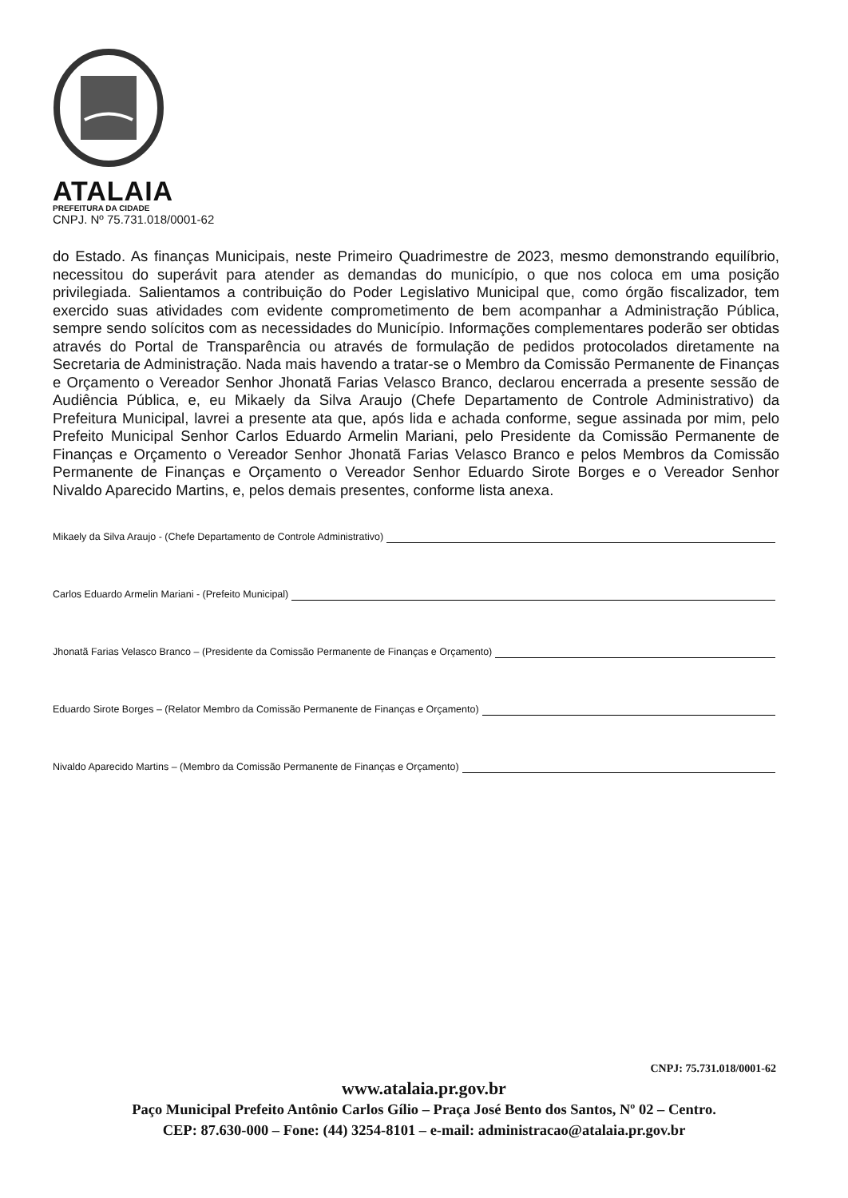ATALAIA
PREFEITURA DA CIDADE
CNPJ. Nº 75.731.018/0001-62
do Estado. As finanças Municipais, neste Primeiro Quadrimestre de 2023, mesmo demonstrando equilíbrio, necessitou do superávit para atender as demandas do município, o que nos coloca em uma posição privilegiada. Salientamos a contribuição do Poder Legislativo Municipal que, como órgão fiscalizador, tem exercido suas atividades com evidente comprometimento de bem acompanhar a Administração Pública, sempre sendo solícitos com as necessidades do Município. Informações complementares poderão ser obtidas através do Portal de Transparência ou através de formulação de pedidos protocolados diretamente na Secretaria de Administração. Nada mais havendo a tratar-se o Membro da Comissão Permanente de Finanças e Orçamento o Vereador Senhor Jhonatã Farias Velasco Branco, declarou encerrada a presente sessão de Audiência Pública, e, eu Mikaely da Silva Araujo (Chefe Departamento de Controle Administrativo) da Prefeitura Municipal, lavrei a presente ata que, após lida e achada conforme, segue assinada por mim, pelo Prefeito Municipal Senhor Carlos Eduardo Armelin Mariani, pelo Presidente da Comissão Permanente de Finanças e Orçamento o Vereador Senhor Jhonatã Farias Velasco Branco e pelos Membros da Comissão Permanente de Finanças e Orçamento o Vereador Senhor Eduardo Sirote Borges e o Vereador Senhor Nivaldo Aparecido Martins, e, pelos demais presentes, conforme lista anexa.
Mikaely da Silva Araujo - (Chefe Departamento de Controle Administrativo)
Carlos Eduardo Armelin Mariani - (Prefeito Municipal)
Jhonatã Farias Velasco Branco – (Presidente da Comissão Permanente de Finanças e Orçamento)
Eduardo Sirote Borges – (Relator Membro da Comissão Permanente de Finanças e Orçamento)
Nivaldo Aparecido Martins – (Membro da Comissão Permanente de Finanças e Orçamento)
CNPJ: 75.731.018/0001-62
www.atalaia.pr.gov.br
Paço Municipal Prefeito Antônio Carlos Gílio – Praça José Bento dos Santos, Nº 02 – Centro.
CEP: 87.630-000 – Fone: (44) 3254-8101 – e-mail: administracao@atalaia.pr.gov.br